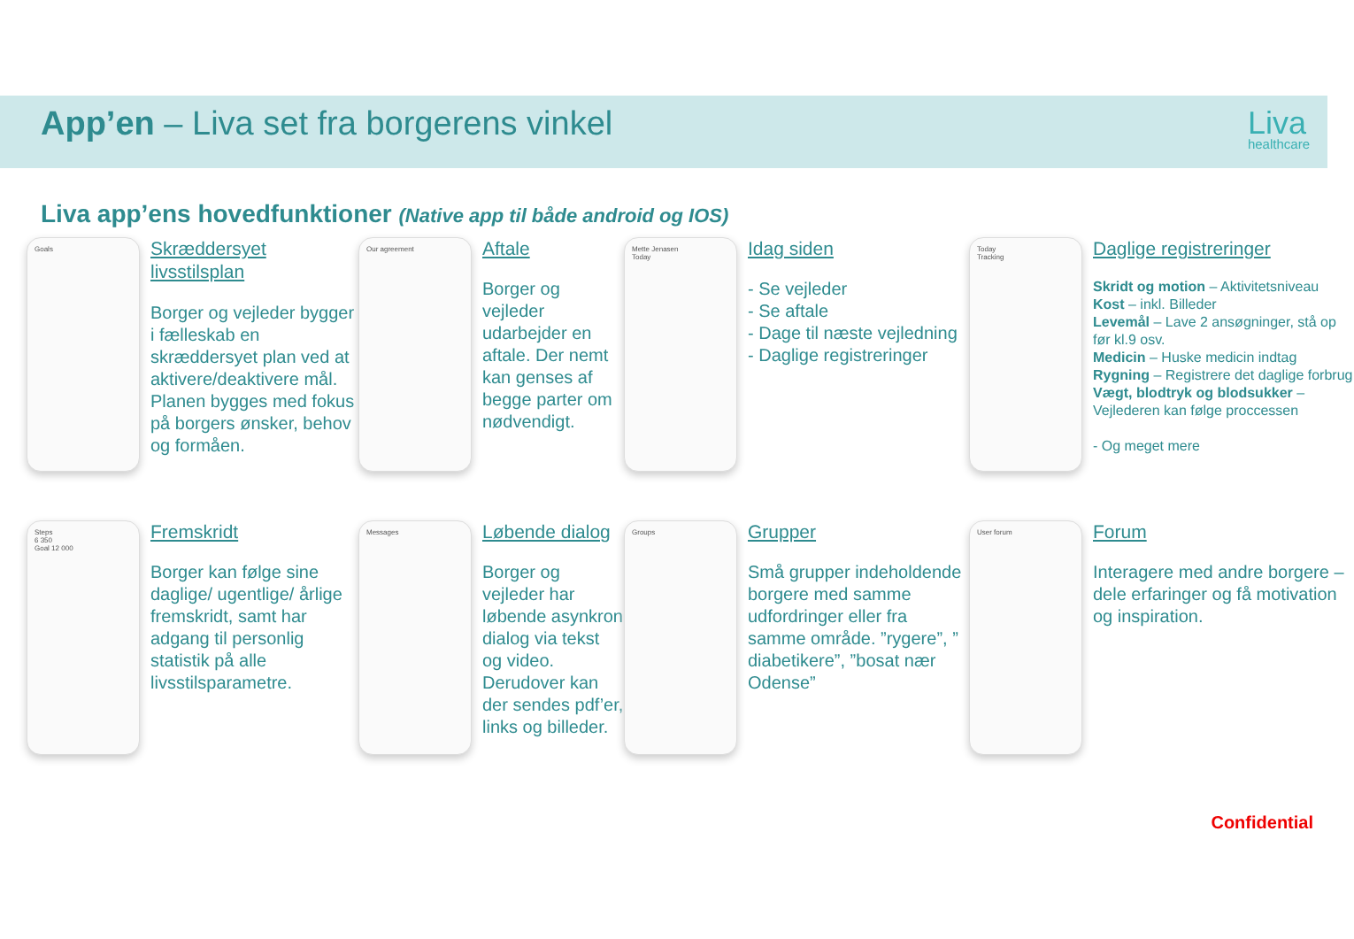App’en – Liva set fra borgerens vinkel
Liva
healthcare
Liva app’ens hovedfunktioner (Native app til både android og IOS)
Goals
Skræddersyet livsstilsplan
Borger og vejleder bygger i fælleskab en skræddersyet plan ved at aktivere/deaktivere mål. Planen bygges med fokus på borgers ønsker, behov og formåen.
Our agreement
Aftale
Borger og vejleder udarbejder en aftale. Der nemt kan genses af begge parter om nødvendigt.
Mette Jenasen
Today
Idag siden
- Se vejleder
- Se aftale
- Dage til næste vejledning
- Daglige registreringer
Today
Tracking
Daglige registreringer
Skridt og motion – Aktivitetsniveau
Kost – inkl. Billeder
Levemål – Lave 2 ansøgninger, stå op før kl.9 osv.
Medicin – Huske medicin indtag
Rygning – Registrere det daglige forbrug
Vægt, blodtryk og blodsukker – Vejlederen kan følge proccessen
- Og meget mere
Steps
6 350
Goal 12 000
Fremskridt
Borger kan følge sine daglige/ ugentlige/ årlige fremskridt, samt har adgang til personlig statistik på alle livsstilsparametre.
Messages
Løbende dialog
Borger og vejleder har løbende asynkron dialog via tekst og video. Derudover kan der sendes pdf’er, links og billeder.
Groups
Grupper
Små grupper indeholdende borgere med samme udfordringer eller fra samme område. ”rygere”, ” diabetikere”, ”bosat nær Odense”
User forum
Forum
Interagere med andre borgere – dele erfaringer og få motivation og inspiration.
Confidential